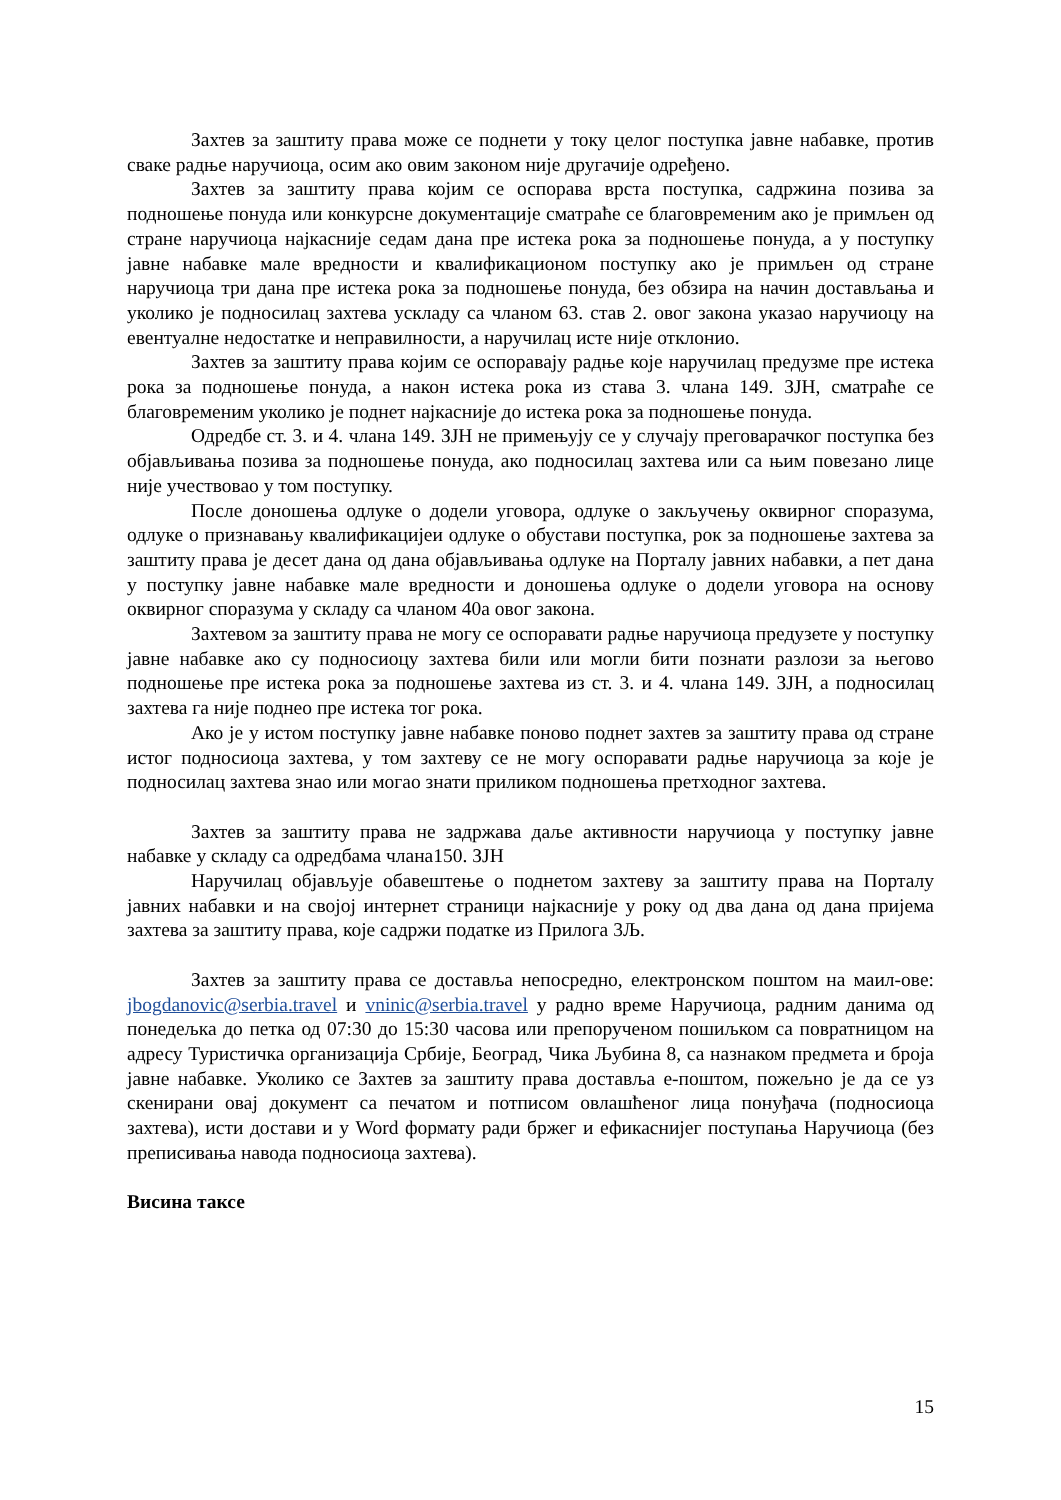Захтев за заштиту права може се поднети у току целог поступка јавне набавке, против сваке радње наручиоца, осим ако овим законом није другачије одређено.
Захтев за заштиту права којим се оспорава врста поступка, садржина позива за подношење понуда или конкурсне документације сматраће се благовременим ако је примљен од стране наручиоца најкасније седам дана пре истека рока за подношење понуда, а у поступку јавне набавке мале вредности и квалификационом поступку ако је примљен од стране наручиоца три дана пре истека рока за подношење понуда, без обзира на начин достављања и уколико је подносилац захтева ускладу са чланом 63. став 2. овог закона указао наручиоцу на евентуалне недостатке и неправилности, а наручилац исте није отклонио.
Захтев за заштиту права којим се оспоравају радње које наручилац предузме пре истека рока за подношење понуда, а након истека рока из става 3. члана 149. ЗЈН, сматраће се благовременим уколико је поднет најкасније до истека рока за подношење понуда.
Одредбе ст. 3. и 4. члана 149. ЗЈН не примењују се у случају преговарачког поступка без објављивања позива за подношење понуда, ако подносилац захтева или са њим повезано лице није учествовао у том поступку.
После доношења одлуке о додели уговора, одлуке о закључењу оквирног споразума, одлуке о признавању квалификацијеи одлуке о обустави поступка, рок за подношење захтева за заштиту права је десет дана од дана објављивања одлуке на Порталу јавних набавки, а пет дана у поступку јавне набавке мале вредности и доношења одлуке о додели уговора на основу оквирног споразума у складу са чланом 40а овог закона.
Захтевом за заштиту права не могу се оспоравати радње наручиоца предузете у поступку јавне набавке ако су подносиоцу захтева били или могли бити познати разлози за његово подношење пре истека рока за подношење захтева из ст. 3. и 4. члана 149. ЗЈН, а подносилац захтева га није поднео пре истека тог рока.
Ако је у истом поступку јавне набавке поново поднет захтев за заштиту права од стране истог подносиоца захтева, у том захтеву се не могу оспоравати радње наручиоца за које је подносилац захтева знао или могао знати приликом подношења претходног захтева.
Захтев за заштиту права не задржава даље активности наручиоца у поступку јавне набавке у складу са одредбама члана150. ЗЈН
Наручилац објављује обавештење о поднетом захтеву за заштиту права на Порталу јавних набавки и на својој интернет страници најкасније у року од два дана од дана пријема захтева за заштиту права, које садржи податке из Прилога 3Љ.
Захтев за заштиту права се доставља непосредно, електронском поштом на маил-ове: jbogdanovic@serbia.travel и vninic@serbia.travel у радно време Наручиоца, радним данима од понедељка до петка од 07:30 до 15:30 часова или препорученом пошиљком са повратницом на адресу Туристичка организација Србије, Београд, Чика Љубина 8, са назнаком предмета и броја јавне набавке. Уколико се Захтев за заштиту права доставља е-поштом, пожељно је да се уз скенирани овај документ са печатом и потписом овлашћеног лица понуђача (подносиоца захтева), исти достави и у Word формату ради бржег и ефикаснијег поступања Наручиоца (без преписивања навода подносиоца захтева).
Висина таксе
15